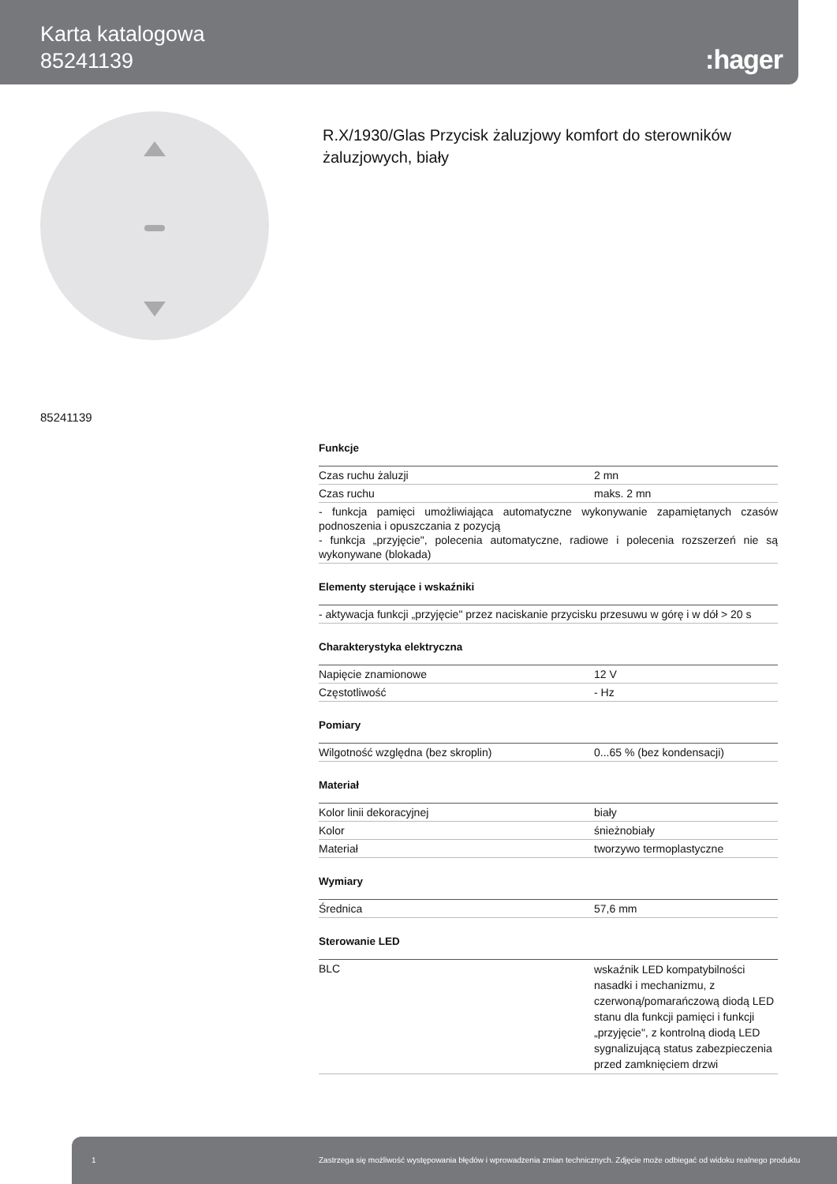Karta katalogowa
85241139
:hager
85241139
R.X/1930/Glas Przycisk żaluzjowy komfort do sterowników żaluzjowych, biały
Funkcje
| Czas ruchu żaluzji | 2 mn |
| Czas ruchu | maks. 2 mn |
| - funkcja pamięci umożliwiająca automatyczne wykonywanie zapamiętanych czasów podnoszenia i opuszczania z pozycją - funkcja „przyjęcie", polecenia automatyczne, radiowe i polecenia rozszerzeń nie są wykonywane (blokada) | |
Elementy sterujące i wskaźniki
| - aktywacja funkcji „przyjęcie" przez naciskanie przycisku przesuwu w górę i w dół > 20 s |
Charakterystyka elektryczna
| Napięcie znamionowe | 12 V |
| Częstotliwość | - Hz |
Pomiary
| Wilgotność względna (bez skroplin) | 0...65 % (bez kondensacji) |
Materiał
| Kolor linii dekoracyjnej | biały |
| Kolor | śnieżnobiały |
| Materiał | tworzywo termoplastyczne |
Wymiary
| Średnica | 57,6 mm |
Sterowanie LED
| BLC | wskaźnik LED kompatybilności nasadki i mechanizmu, z czerwoną/pomarańczową diodą LED stanu dla funkcji pamięci i funkcji „przyjęcie", z kontrolną diodą LED sygnalizującą status zabezpieczenia przed zamknięciem drzwi |
1 Zastrzega się możliwość występowania błędów i wprowadzenia zmian technicznych. Zdjęcie może odbiegać od widoku realnego produktu